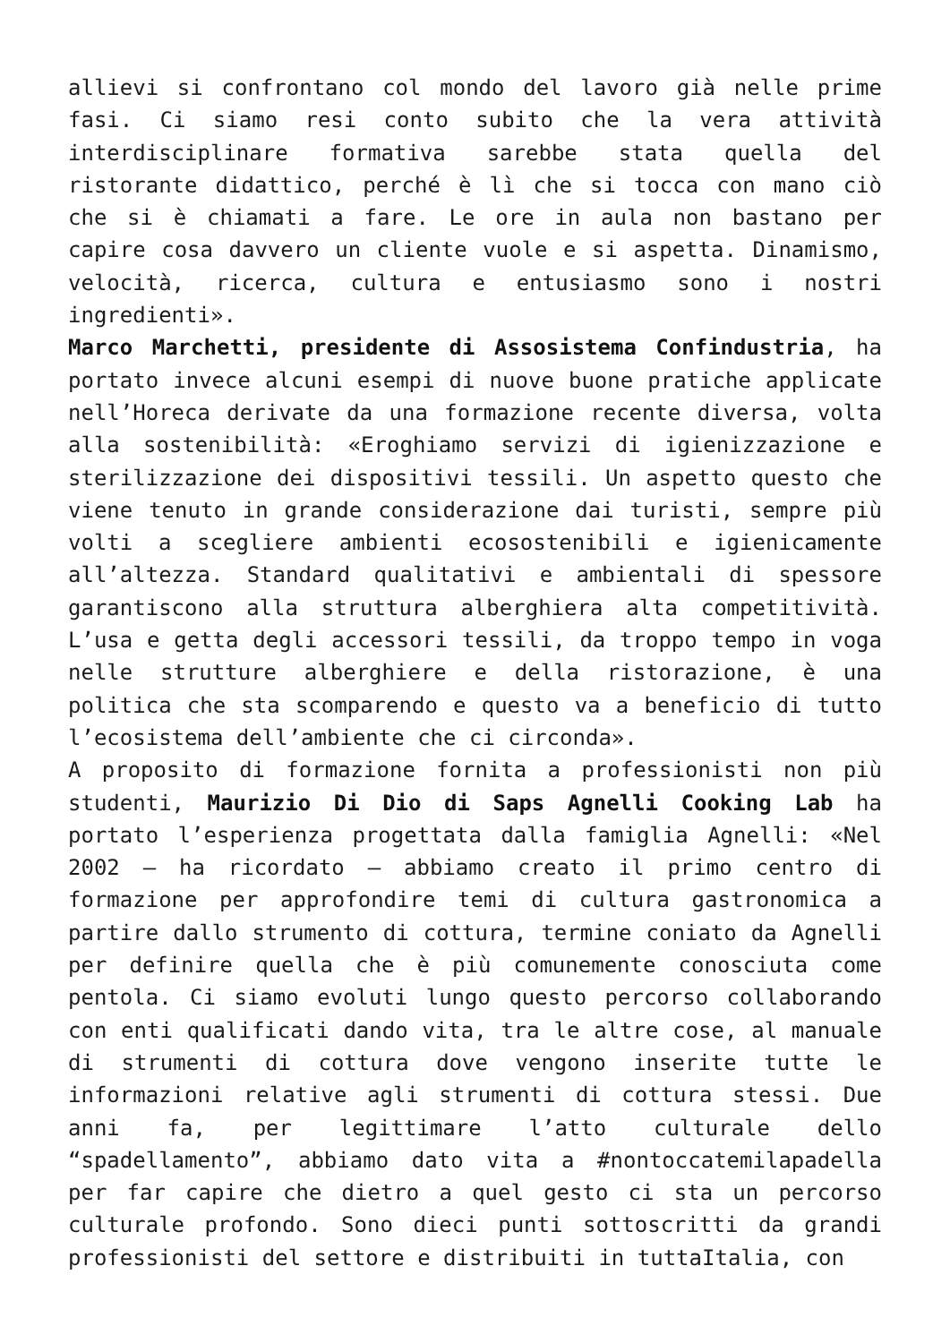allievi si confrontano col mondo del lavoro già nelle prime fasi. Ci siamo resi conto subito che la vera attività interdisciplinare formativa sarebbe stata quella del ristorante didattico, perché è lì che si tocca con mano ciò che si è chiamati a fare. Le ore in aula non bastano per capire cosa davvero un cliente vuole e si aspetta. Dinamismo, velocità, ricerca, cultura e entusiasmo sono i nostri ingredienti».
Marco Marchetti, presidente di Assosistema Confindustria, ha portato invece alcuni esempi di nuove buone pratiche applicate nell’Horeca derivate da una formazione recente diversa, volta alla sostenibilità: «Eroghiamo servizi di igienizzazione e sterilizzazione dei dispositivi tessili. Un aspetto questo che viene tenuto in grande considerazione dai turisti, sempre più volti a scegliere ambienti ecosostenibili e igienicamente all’altezza. Standard qualitativi e ambientali di spessore garantiscono alla struttura alberghiera alta competitività. L’usa e getta degli accessori tessili, da troppo tempo in voga nelle strutture alberghiere e della ristorazione, è una politica che sta scomparendo e questo va a beneficio di tutto l’ecosistema dell’ambiente che ci circonda».
A proposito di formazione fornita a professionisti non più studenti, Maurizio Di Dio di Saps Agnelli Cooking Lab ha portato l’esperienza progettata dalla famiglia Agnelli: «Nel 2002 – ha ricordato – abbiamo creato il primo centro di formazione per approfondire temi di cultura gastronomica a partire dallo strumento di cottura, termine coniato da Agnelli per definire quella che è più comunemente conosciuta come pentola. Ci siamo evoluti lungo questo percorso collaborando con enti qualificati dando vita, tra le altre cose, al manuale di strumenti di cottura dove vengono inserite tutte le informazioni relative agli strumenti di cottura stessi. Due anni fa, per legittimare l’atto culturale dello “spadellamento”, abbiamo dato vita a #nontoccatemilapadella per far capire che dietro a quel gesto ci sta un percorso culturale profondo. Sono dieci punti sottoscritti da grandi professionisti del settore e distribuiti in tuttaItalia, con